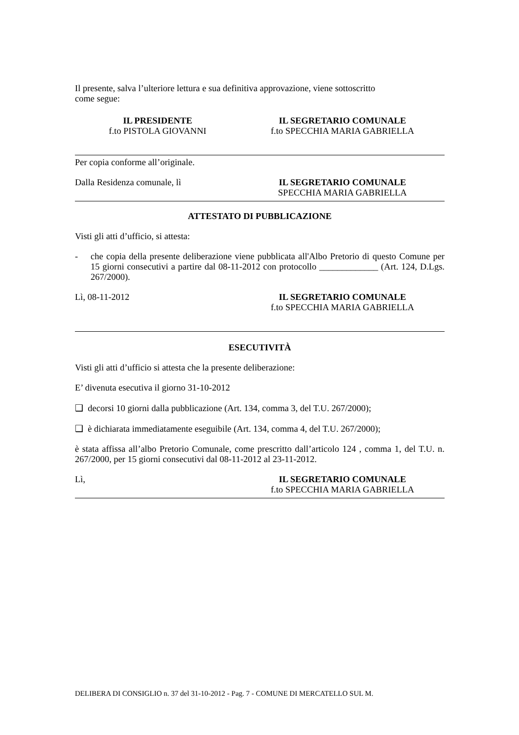Il presente, salva l’ulteriore lettura e sua definitiva approvazione, viene sottoscritto
come segue:
IL PRESIDENTE
f.to PISTOLA GIOVANNI
IL SEGRETARIO COMUNALE
f.to SPECCHIA MARIA GABRIELLA
Per copia conforme all’originale.
Dalla Residenza comunale, lì IL SEGRETARIO COMUNALE
SPECCHIA MARIA GABRIELLA
ATTESTATO DI PUBBLICAZIONE
Visti gli atti d’ufficio, si attesta:
- che copia della presente deliberazione viene pubblicata all'Albo Pretorio di questo Comune per 15 giorni consecutivi a partire dal 08-11-2012 con protocollo _____________ (Art. 124, D.Lgs. 267/2000).
Lì, 08-11-2012 IL SEGRETARIO COMUNALE
f.to SPECCHIA MARIA GABRIELLA
ESECUTIVITÀ
Visti gli atti d’ufficio si attesta che la presente deliberazione:
E’ divenuta esecutiva il giorno 31-10-2012
❑ decorsi 10 giorni dalla pubblicazione (Art. 134, comma 3, del T.U. 267/2000);
❑ è dichiarata immediatamente eseguibile (Art. 134, comma 4, del T.U. 267/2000);
è stata affissa all’albo Pretorio Comunale, come prescritto dall’articolo 124 , comma 1, del T.U. n. 267/2000, per 15 giorni consecutivi dal 08-11-2012 al 23-11-2012.
Lì, IL SEGRETARIO COMUNALE
f.to SPECCHIA MARIA GABRIELLA
DELIBERA DI CONSIGLIO n. 37 del 31-10-2012 - Pag. 7 - COMUNE DI MERCATELLO SUL M.